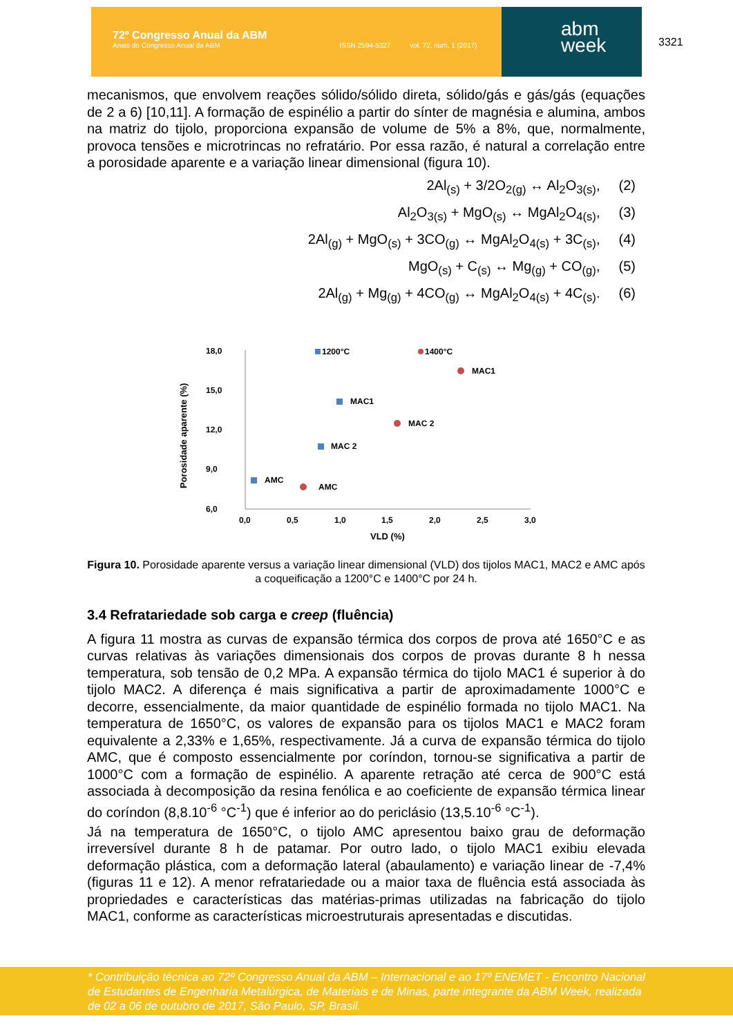72º Congresso Anual da ABM
Anais do Congresso Anual da ABM ISSN 2594-5327 vol. 72, num. 1 (2017)
abm
week
3321
mecanismos, que envolvem reações sólido/sólido direta, sólido/gás e gás/gás (equações de 2 a 6) [10,11]. A formação de espinélio a partir do sínter de magnésia e alumina, ambos na matriz do tijolo, proporciona expansão de volume de 5% a 8%, que, normalmente, provoca tensões e microtrincas no refratário. Por essa razão, é natural a correlação entre a porosidade aparente e a variação linear dimensional (figura 10).
2Al<sub>(s)</sub> + 3/2O<sub>2(g)</sub> ↔ Al<sub>2</sub>O<sub>3(s)</sub>, (2)
Al<sub>2</sub>O<sub>3(s)</sub> + MgO<sub>(s)</sub> ↔ MgAl<sub>2</sub>O<sub>4(s)</sub>, (3)
2Al<sub>(g)</sub> + MgO<sub>(s)</sub> + 3CO<sub>(g)</sub> ↔ MgAl<sub>2</sub>O<sub>4(s)</sub> + 3C<sub>(s)</sub>, (4)
MgO<sub>(s)</sub> + C<sub>(s)</sub> ↔ Mg<sub>(g)</sub> + CO<sub>(g)</sub>, (5)
2Al<sub>(g)</sub> + Mg<sub>(g)</sub> + 4CO<sub>(g)</sub> ↔ MgAl<sub>2</sub>O<sub>4(s)</sub> + 4C<sub>(s)</sub>. (6)
18,0
15,0
12,0
9,0
6,0
0,0
0,5
1,0
1,5
2,0
2,5
3,0
VLD (%)
Porosidade aparente (%)
1200°C
1400°C
AMC
MAC 2
MAC1
AMC
MAC 2
MAC1
Figura 10. Porosidade aparente versus a variação linear dimensional (VLD) dos tijolos MAC1, MAC2 e AMC após a coqueificação a 1200°C e 1400°C por 24 h.
3.4 Refratariedade sob carga e creep (fluência)
A figura 11 mostra as curvas de expansão térmica dos corpos de prova até 1650°C e as curvas relativas às variações dimensionais dos corpos de provas durante 8 h nessa temperatura, sob tensão de 0,2 MPa. A expansão térmica do tijolo MAC1 é superior à do tijolo MAC2. A diferença é mais significativa a partir de aproximadamente 1000°C e decorre, essencialmente, da maior quantidade de espinélio formada no tijolo MAC1. Na temperatura de 1650°C, os valores de expansão para os tijolos MAC1 e MAC2 foram equivalente a 2,33% e 1,65%, respectivamente. Já a curva de expansão térmica do tijolo AMC, que é composto essencialmente por coríndon, tornou-se significativa a partir de 1000°C com a formação de espinélio. A aparente retração até cerca de 900°C está associada à decomposição da resina fenólica e ao coeficiente de expansão térmica linear do coríndon (8,8.10<sup>-6</sup> °C<sup>-1</sup>) que é inferior ao do periclásio (13,5.10<sup>-6</sup> °C<sup>-1</sup>).
Já na temperatura de 1650°C, o tijolo AMC apresentou baixo grau de deformação irreversível durante 8 h de patamar. Por outro lado, o tijolo MAC1 exibiu elevada deformação plástica, com a deformação lateral (abaulamento) e variação linear de -7,4% (figuras 11 e 12). A menor refratariedade ou a maior taxa de fluência está associada às propriedades e características das matérias-primas utilizadas na fabricação do tijolo MAC1, conforme as características microestruturais apresentadas e discutidas.
* Contribuição técnica ao 72º Congresso Anual da ABM – Internacional e ao 17º ENEMET - Encontro Nacional de Estudantes de Engenharia Metalúrgica, de Materiais e de Minas, parte integrante da ABM Week, realizada de 02 a 06 de outubro de 2017, São Paulo, SP, Brasil.